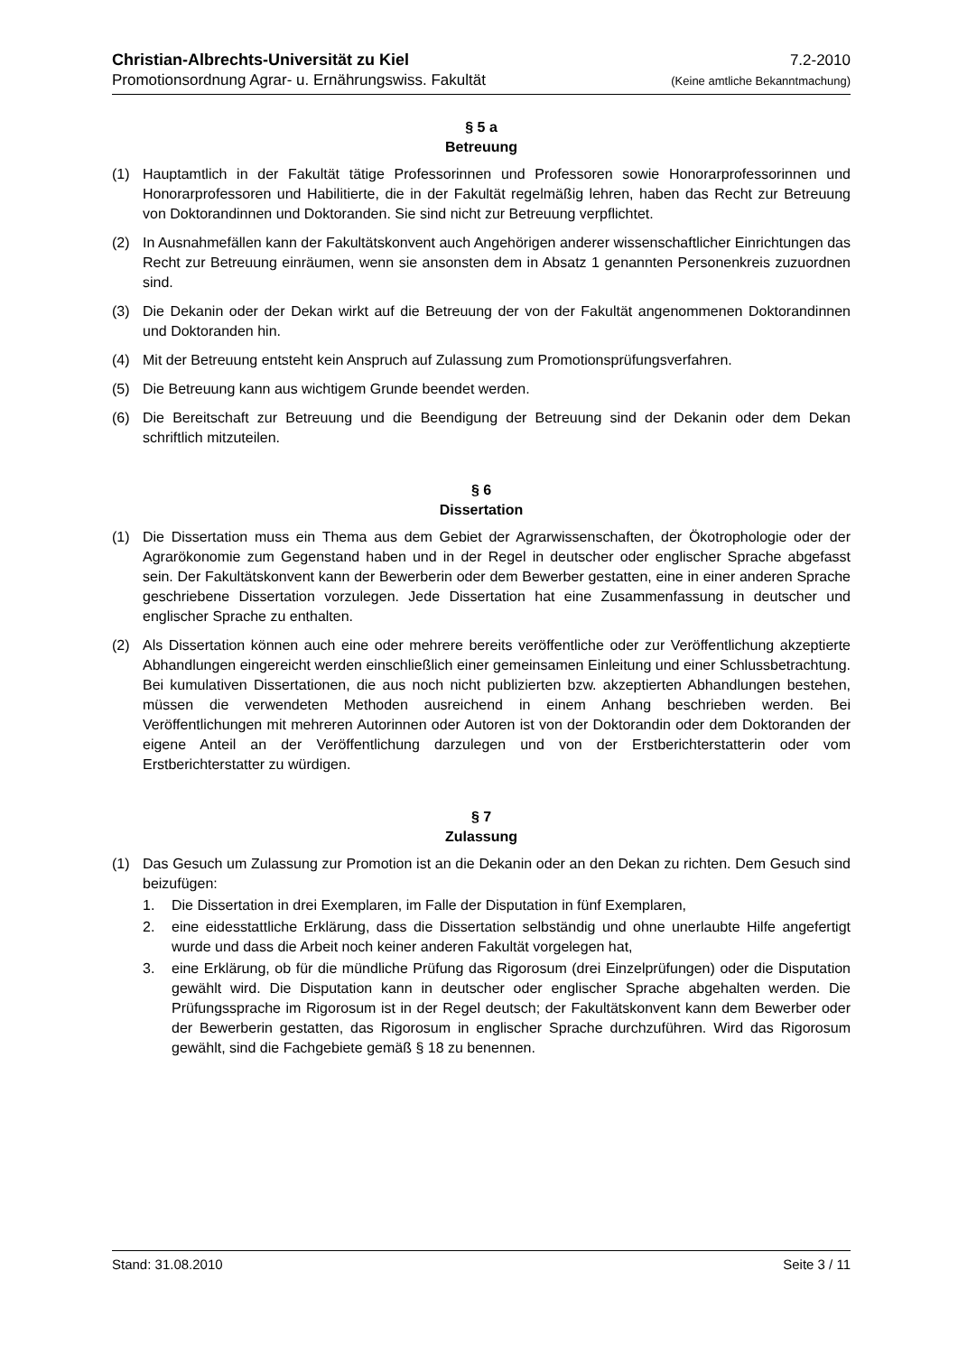Christian-Albrechts-Universität zu Kiel 7.2-2010
Promotionsordnung Agrar- u. Ernährungswiss. Fakultät (Keine amtliche Bekanntmachung)
§ 5 a
Betreuung
(1) Hauptamtlich in der Fakultät tätige Professorinnen und Professoren sowie Honorarprofessorinnen und Honorarprofessoren und Habilitierte, die in der Fakultät regelmäßig lehren, haben das Recht zur Betreuung von Doktorandinnen und Doktoranden. Sie sind nicht zur Betreuung verpflichtet.
(2) In Ausnahmefällen kann der Fakultätskonvent auch Angehörigen anderer wissenschaftlicher Einrichtungen das Recht zur Betreuung einräumen, wenn sie ansonsten dem in Absatz 1 genannten Personenkreis zuzuordnen sind.
(3) Die Dekanin oder der Dekan wirkt auf die Betreuung der von der Fakultät angenommenen Doktorandinnen und Doktoranden hin.
(4) Mit der Betreuung entsteht kein Anspruch auf Zulassung zum Promotionsprüfungsverfahren.
(5) Die Betreuung kann aus wichtigem Grunde beendet werden.
(6) Die Bereitschaft zur Betreuung und die Beendigung der Betreuung sind der Dekanin oder dem Dekan schriftlich mitzuteilen.
§ 6
Dissertation
(1) Die Dissertation muss ein Thema aus dem Gebiet der Agrarwissenschaften, der Ökotrophologie oder der Agrarökonomie zum Gegenstand haben und in der Regel in deutscher oder englischer Sprache abgefasst sein. Der Fakultätskonvent kann der Bewerberin oder dem Bewerber gestatten, eine in einer anderen Sprache geschriebene Dissertation vorzulegen. Jede Dissertation hat eine Zusammenfassung in deutscher und englischer Sprache zu enthalten.
(2) Als Dissertation können auch eine oder mehrere bereits veröffentliche oder zur Veröffentlichung akzeptierte Abhandlungen eingereicht werden einschließlich einer gemeinsamen Einleitung und einer Schlussbetrachtung. Bei kumulativen Dissertationen, die aus noch nicht publizierten bzw. akzeptierten Abhandlungen bestehen, müssen die verwendeten Methoden ausreichend in einem Anhang beschrieben werden. Bei Veröffentlichungen mit mehreren Autorinnen oder Autoren ist von der Doktorandin oder dem Doktoranden der eigene Anteil an der Veröffentlichung darzulegen und von der Erstberichterstatterin oder vom Erstberichterstatter zu würdigen.
§ 7
Zulassung
(1) Das Gesuch um Zulassung zur Promotion ist an die Dekanin oder an den Dekan zu richten. Dem Gesuch sind beizufügen:
1. Die Dissertation in drei Exemplaren, im Falle der Disputation in fünf Exemplaren,
2. eine eidesstattliche Erklärung, dass die Dissertation selbständig und ohne unerlaubte Hilfe angefertigt wurde und dass die Arbeit noch keiner anderen Fakultät vorgelegen hat,
3. eine Erklärung, ob für die mündliche Prüfung das Rigorosum (drei Einzelprüfungen) oder die Disputation gewählt wird. Die Disputation kann in deutscher oder englischer Sprache abgehalten werden. Die Prüfungssprache im Rigorosum ist in der Regel deutsch; der Fakultätskonvent kann dem Bewerber oder der Bewerberin gestatten, das Rigorosum in englischer Sprache durchzuführen. Wird das Rigorosum gewählt, sind die Fachgebiete gemäß § 18 zu benennen.
Stand: 31.08.2010 Seite 3 / 11